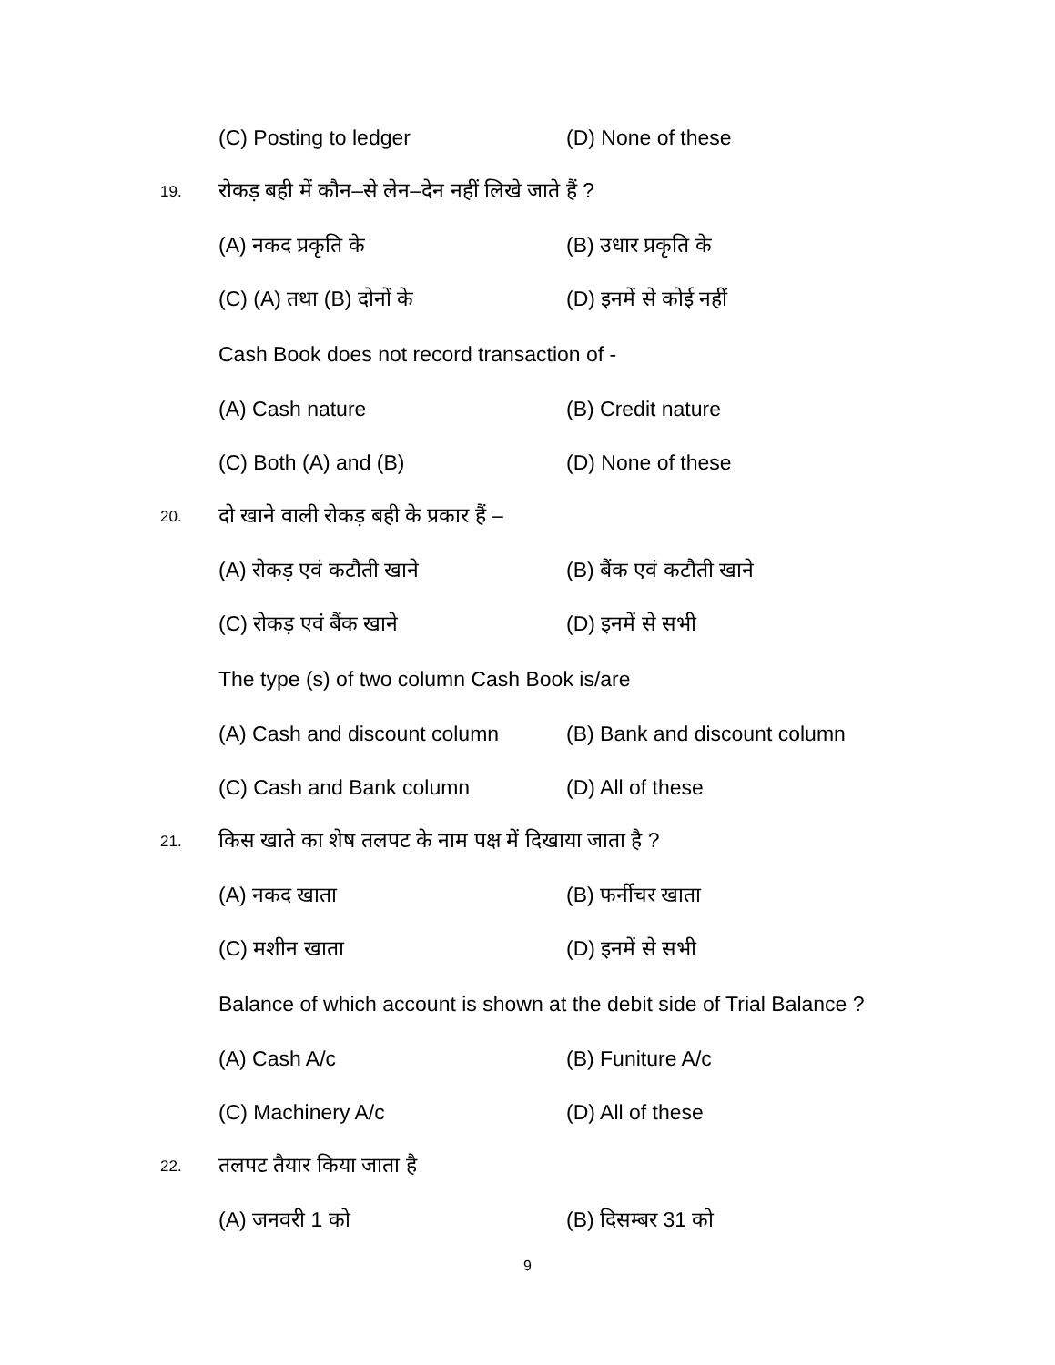(C) Posting to ledger (D) None of these
19.
रोकड़ बही में कौन–से लेन–देन नहीं लिखे जाते हैं ?
(A) नकद प्रकृति के (B) उधार प्रकृति के
(C) (A) तथा (B) दोनों के (D) इनमें से कोई नहीं
Cash Book does not record transaction of -
(A) Cash nature (B) Credit nature
(C) Both (A) and (B) (D) None of these
20.
दो खाने वाली रोकड़ बही के प्रकार हैं –
(A) रोकड़ एवं कटौती खाने (B) बैंक एवं कटौती खाने
(C) रोकड़ एवं बैंक खाने (D) इनमें से सभी
The type (s) of two column Cash Book is/are
(A) Cash and discount column
(B) Bank and discount column
(C) Cash and Bank column (D) All of these
21.
किस खाते का शेष तलपट के नाम पक्ष में दिखाया जाता है ?
(A) नकद खाता (B) फर्नीचर खाता
(C) मशीन खाता (D) इनमें से सभी
Balance of which account is shown at the debit side of Trial Balance ?
(A) Cash A/c (B) Funiture A/c
(C) Machinery A/c (D) All of these
22.
तलपट तैयार किया जाता है
(A) जनवरी 1 को (B) दिसम्बर 31 को
9